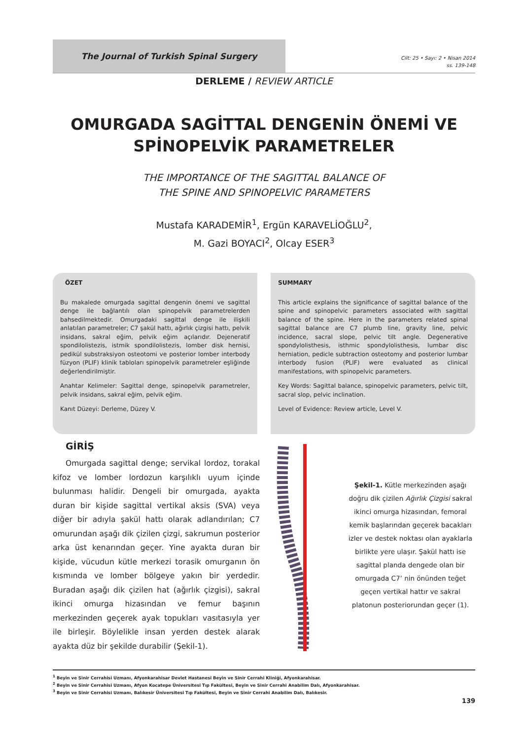The Journal of Turkish Spinal Surgery
Cilt: 25 • Sayı: 2 • Nisan 2014
ss. 139-148
DERLEME / REVIEW ARTICLE
OMURGADA SAGİTTAL DENGENİN ÖNEMİ VE
SPİNOPELVİK PARAMETRELER
THE IMPORTANCE OF THE SAGITTAL BALANCE OF
THE SPINE AND SPINOPELVIC PARAMETERS
Mustafa KARADEMİR<sup>1</sup>, Ergün KARAVELİOĞLU<sup>2</sup>,
M. Gazi BOYACI<sup>2</sup>, Olcay ESER<sup>3</sup>
ÖZET
Bu makalede omurgada sagittal dengenin önemi ve sagittal denge ile bağlantılı olan spinopelvik parametrelerden bahsedilmektedir. Omurgadaki sagittal denge ile ilişkili anlatılan parametreler; C7 şakül hattı, ağırlık çizgisi hattı, pelvik insidans, sakral eğim, pelvik eğim açılarıdır. Dejeneratif spondilolistezis, istmik spondilolistezis, lomber disk hernisi, pedikül substraksiyon osteotomi ve posterior lomber interbody füzyon (PLIF) klinik tabloları spinopelvik parametreler eşliğinde değerlendirilmiştir.
Anahtar Kelimeler: Sagittal denge, spinopelvik parametreler, pelvik insidans, sakral eğim, pelvik eğim.
Kanıt Düzeyi: Derleme, Düzey V.
SUMMARY
This article explains the significance of sagittal balance of the spine and spinopelvic parameters associated with sagittal balance of the spine. Here in the parameters related spinal sagittal balance are C7 plumb line, gravity line, pelvic incidence, sacral slope, pelvic tilt angle. Degenerative spondylolisthesis, isthmic spondylolisthesis, lumbar disc herniation, pedicle subtraction osteotomy and posterior lumbar interbody fusion (PLIF) were evaluated as clinical manifestations, with spinopelvic parameters.
Key Words: Sagittal balance, spinopelvic parameters, pelvic tilt, sacral slop, pelvic inclination.
Level of Evidence: Review article, Level V.
GİRİŞ
Omurgada sagittal denge; servikal lordoz, torakal kifoz ve lomber lordozun karşılıklı uyum içinde bulunması halidir. Dengeli bir omurgada, ayakta duran bir kişide sagittal vertikal aksis (SVA) veya diğer bir adıyla şakül hattı olarak adlandırılan; C7 omurundan aşağı dik çizilen çizgi, sakrumun posterior arka üst kenarından geçer. Yine ayakta duran bir kişide, vücudun kütle merkezi torasik omurganın ön kısmında ve lomber bölgeye yakın bir yerdedir. Buradan aşağı dik çizilen hat (ağırlık çizgisi), sakral ikinci omurga hizasından ve femur başının merkezinden geçerek ayak topukları vasıtasıyla yer ile birleşir. Böylelikle insan yerden destek alarak ayakta düz bir şekilde durabilir (Şekil-1).
Şekil-1. Kütle merkezinden aşağı doğru dik çizilen Ağırlık Çizgisi sakral ikinci omurga hizasından, femoral kemik başlarından geçerek bacakları izler ve destek noktası olan ayaklarla birlikte yere ulaşır. Şakül hattı ise sagittal planda dengede olan bir omurgada C7’ nin önünden teğet geçen vertikal hattır ve sakral platonun posteriorundan geçer (1).
<sup>1</sup> Beyin ve Sinir Cerrahisi Uzmanı, Afyonkarahisar Devlet Hastanesi Beyin ve Sinir Cerrahi Kliniği, Afyonkarahisar.
<sup>2</sup> Beyin ve Sinir Cerrahisi Uzmanı, Afyon Kocatepe Üniversitesi Tıp Fakültesi, Beyin ve Sinir Cerrahi Anabilim Dalı, Afyonkarahisar.
<sup>3</sup> Beyin ve Sinir Cerrahisi Uzmanı, Balıkesir Üniversitesi Tıp Fakültesi, Beyin ve Sinir Cerrahi Anabilim Dalı, Balıkesir.
139